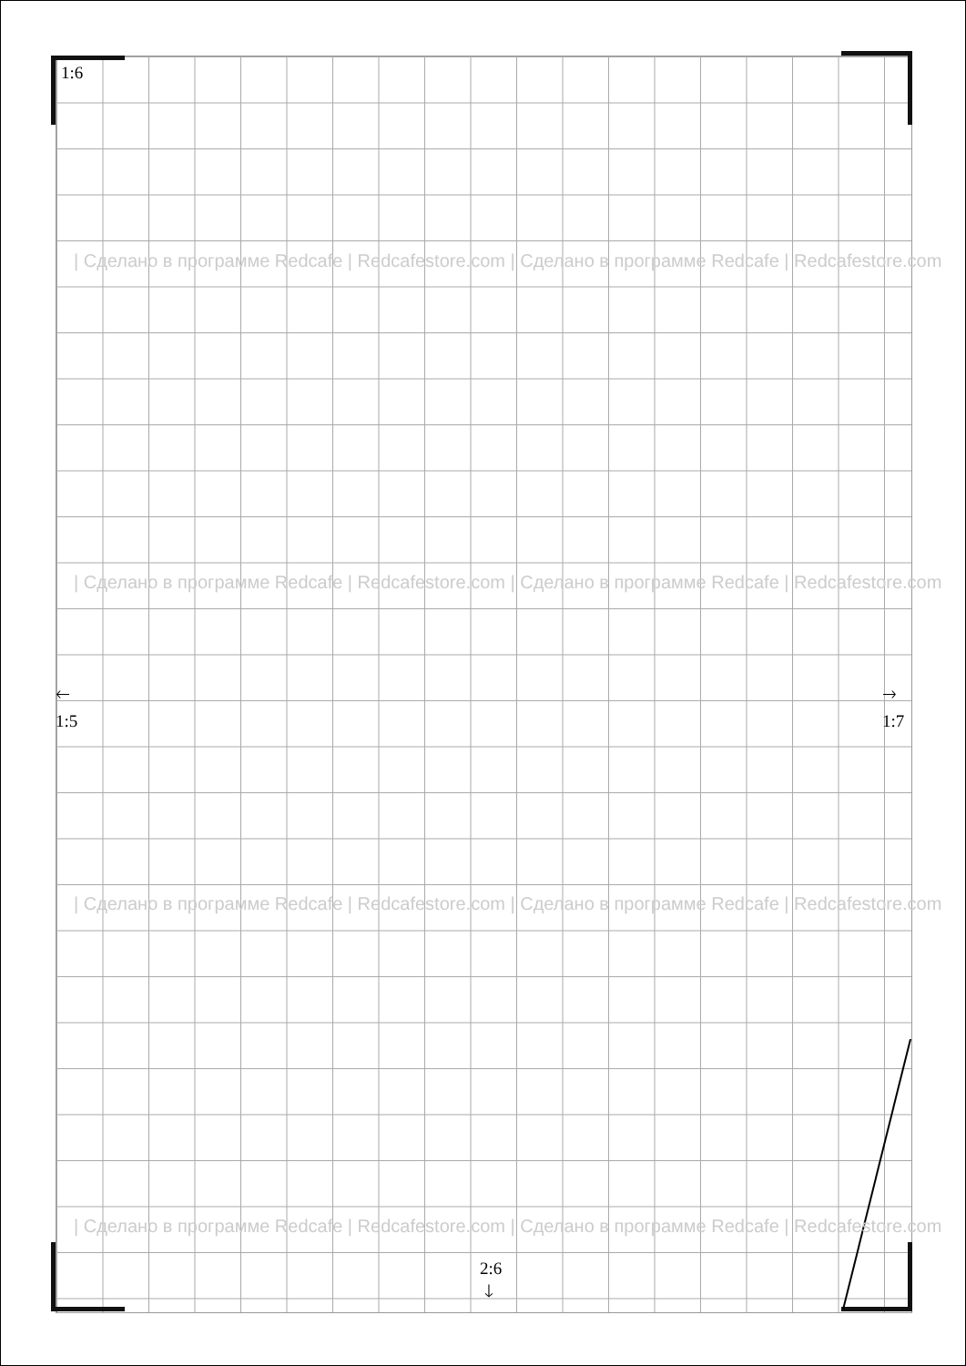1:6
| Сделано в программе Redcafe | Redcafestore.com | Сделано в программе Redcafe | Redcafestore.com
| Сделано в программе Redcafe | Redcafestore.com | Сделано в программе Redcafe | Redcafestore.com
🡐
1:5
🡒
1:7
| Сделано в программе Redcafe | Redcafestore.com | Сделано в программе Redcafe | Redcafestore.com
| Сделано в программе Redcafe | Redcafestore.com | Сделано в программе Redcafe | Redcafestore.com
2:6
🡓